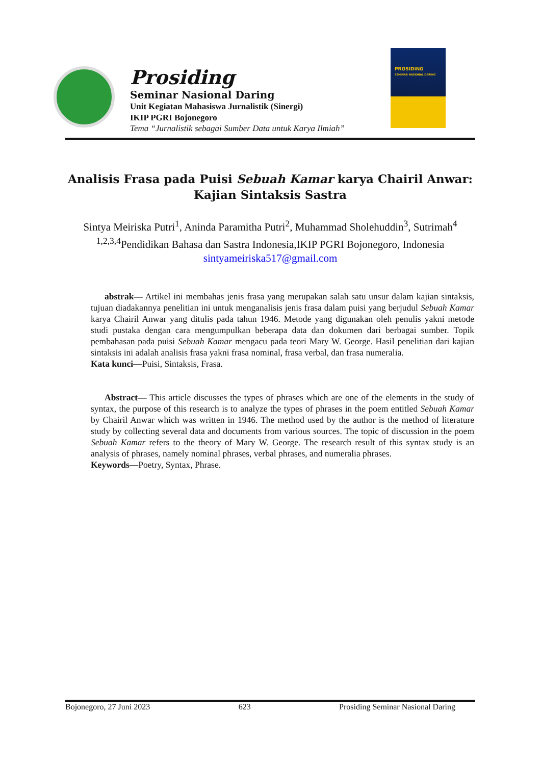Prosiding
Seminar Nasional Daring
Unit Kegiatan Mahasiswa Jurnalistik (Sinergi)
IKIP PGRI Bojonegoro
Tema “Jurnalistik sebagai Sumber Data untuk Karya Ilmiah”
PROSIDING
SEMINAR NASIONAL DARING
Analisis Frasa pada Puisi Sebuah Kamar karya Chairil Anwar: Kajian Sintaksis Sastra
Sintya Meiriska Putri<sup>1</sup>, Aninda Paramitha Putri<sup>2</sup>, Muhammad Sholehuddin<sup>3</sup>, Sutrimah<sup>4</sup>
<sup>1,2,3,4</sup>Pendidikan Bahasa dan Sastra Indonesia,IKIP PGRI Bojonegoro, Indonesia
sintyameiriska517@gmail.com
abstrak— Artikel ini membahas jenis frasa yang merupakan salah satu unsur dalam kajian sintaksis, tujuan diadakannya penelitian ini untuk menganalisis jenis frasa dalam puisi yang berjudul Sebuah Kamar karya Chairil Anwar yang ditulis pada tahun 1946. Metode yang digunakan oleh penulis yakni metode studi pustaka dengan cara mengumpulkan beberapa data dan dokumen dari berbagai sumber. Topik pembahasan pada puisi Sebuah Kamar mengacu pada teori Mary W. George. Hasil penelitian dari kajian sintaksis ini adalah analisis frasa yakni frasa nominal, frasa verbal, dan frasa numeralia.
Kata kunci—Puisi, Sintaksis, Frasa.
Abstract— This article discusses the types of phrases which are one of the elements in the study of syntax, the purpose of this research is to analyze the types of phrases in the poem entitled Sebuah Kamar by Chairil Anwar which was written in 1946. The method used by the author is the method of literature study by collecting several data and documents from various sources. The topic of discussion in the poem Sebuah Kamar refers to the theory of Mary W. George. The research result of this syntax study is an analysis of phrases, namely nominal phrases, verbal phrases, and numeralia phrases.
Keywords—Poetry, Syntax, Phrase.
Bojonegoro, 27 Juni 2023 623 Prosiding Seminar Nasional Daring